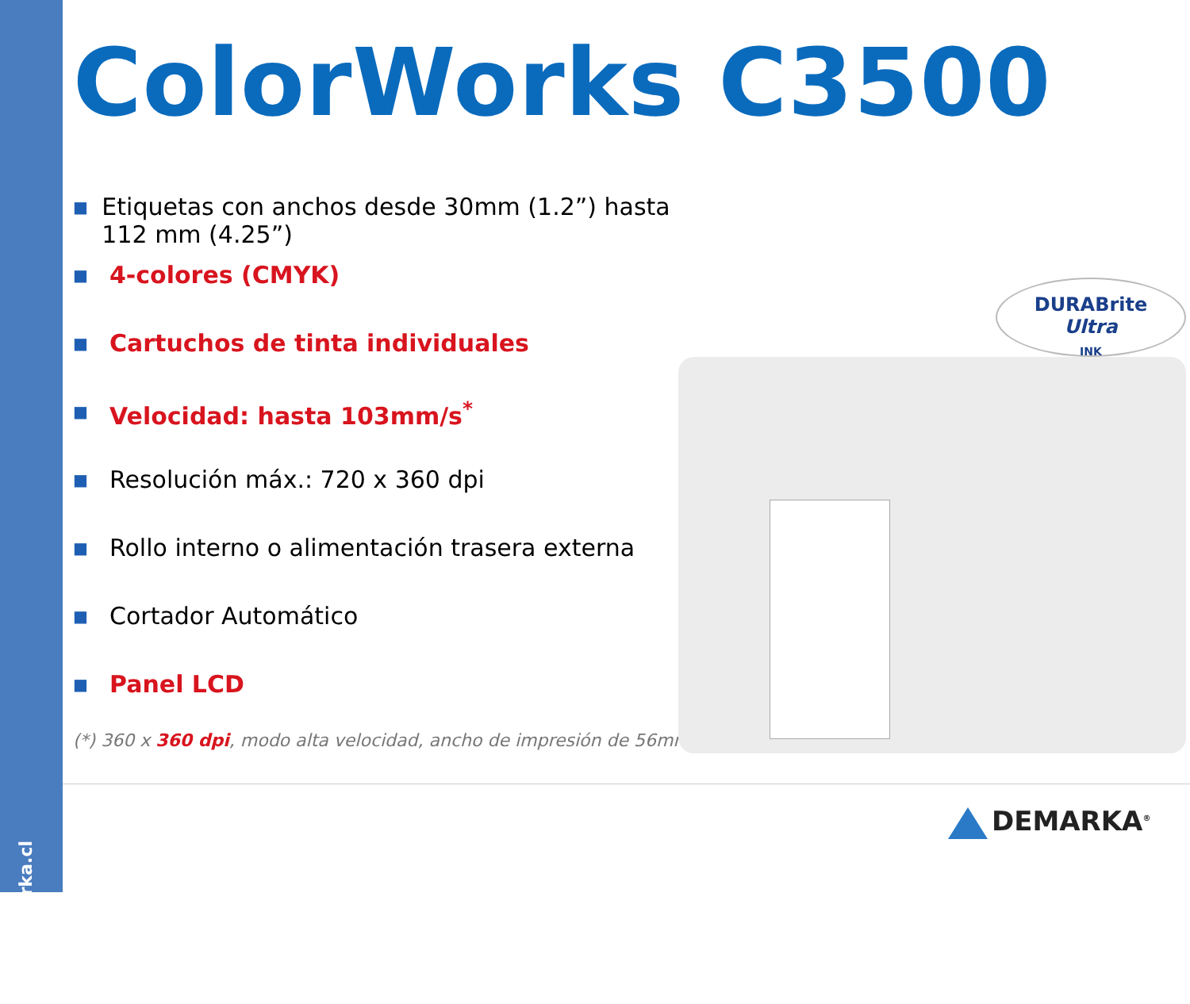www.demarka.cl
ColorWorks C3500
■ Etiquetas con anchos desde 30mm (1.2”) hasta 112 mm (4.25”)
■ 4-colores (CMYK)
■ Cartuchos de tinta individuales
■ Velocidad: hasta 103mm/s<sup>*</sup>
■ Resolución máx.: 720 x 360 dpi
■ Rollo interno o alimentación trasera externa
■ Cortador Automático
■ Panel LCD
(*) 360 x 360 dpi, modo alta velocidad, ancho de impresión de 56mm
DURABrite
Ultra
INK
DEMARKA<sup>®</sup>